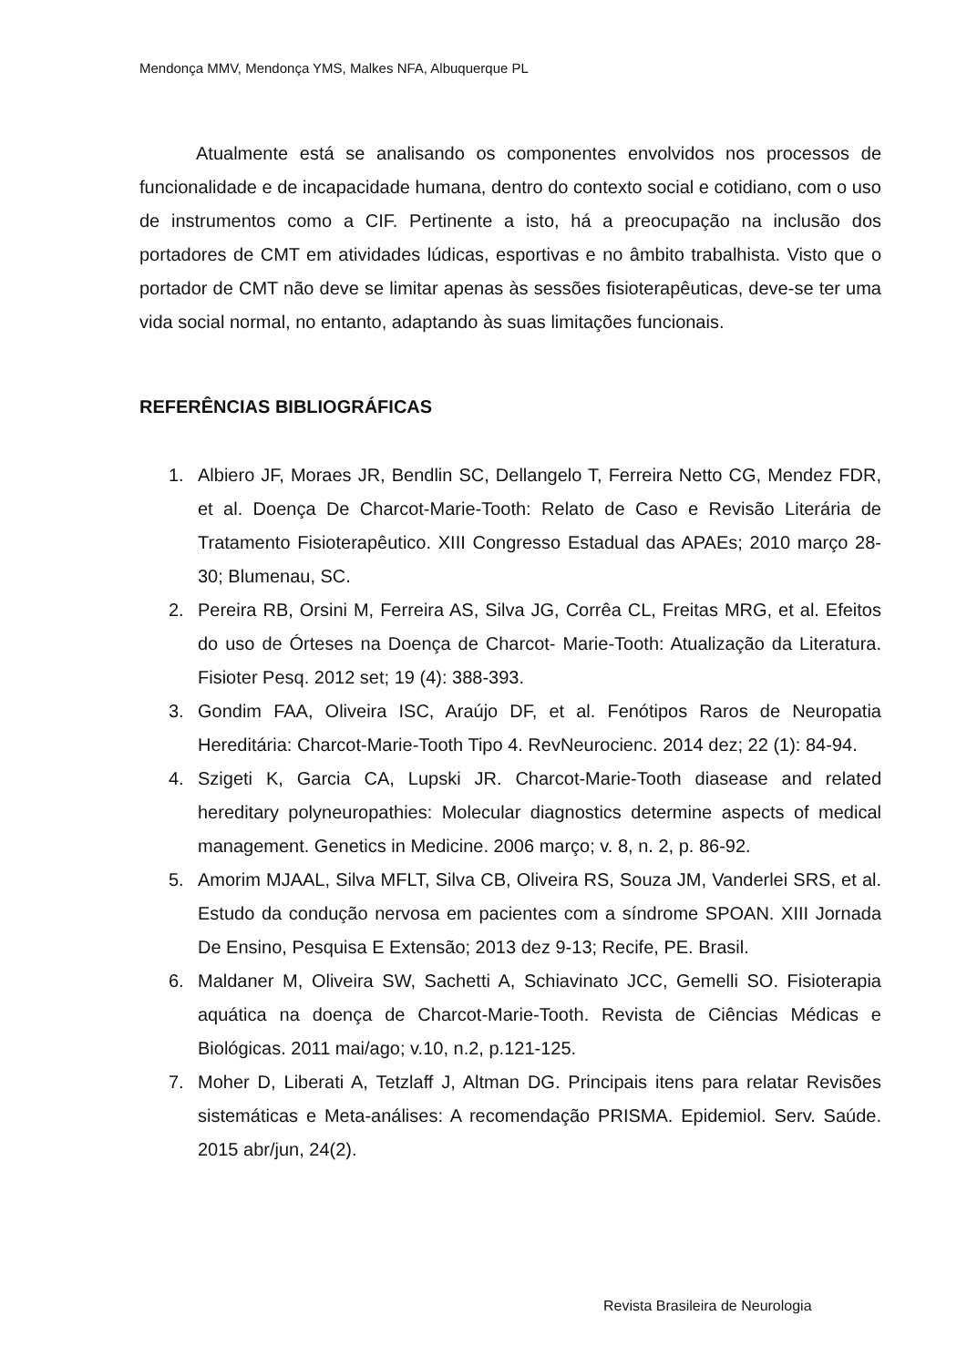Mendonça MMV, Mendonça YMS, Malkes NFA, Albuquerque PL
Atualmente está se analisando os componentes envolvidos nos processos de funcionalidade e de incapacidade humana, dentro do contexto social e cotidiano, com o uso de instrumentos como a CIF. Pertinente a isto, há a preocupação na inclusão dos portadores de CMT em atividades lúdicas, esportivas e no âmbito trabalhista. Visto que o portador de CMT não deve se limitar apenas às sessões fisioterapêuticas, deve-se ter uma vida social normal, no entanto, adaptando às suas limitações funcionais.
REFERÊNCIAS BIBLIOGRÁFICAS
1. Albiero JF, Moraes JR, Bendlin SC, Dellangelo T, Ferreira Netto CG, Mendez FDR, et al. Doença De Charcot-Marie-Tooth: Relato de Caso e Revisão Literária de Tratamento Fisioterapêutico. XIII Congresso Estadual das APAEs; 2010 março 28-30; Blumenau, SC.
2. Pereira RB, Orsini M, Ferreira AS, Silva JG, Corrêa CL, Freitas MRG, et al. Efeitos do uso de Órteses na Doença de Charcot- Marie-Tooth: Atualização da Literatura. Fisioter Pesq. 2012 set; 19 (4): 388-393.
3. Gondim FAA, Oliveira ISC, Araújo DF, et al. Fenótipos Raros de Neuropatia Hereditária: Charcot-Marie-Tooth Tipo 4. RevNeurocienc. 2014 dez; 22 (1): 84-94.
4. Szigeti K, Garcia CA, Lupski JR. Charcot-Marie-Tooth diasease and related hereditary polyneuropathies: Molecular diagnostics determine aspects of medical management. Genetics in Medicine. 2006 março; v. 8, n. 2, p. 86-92.
5. Amorim MJAAL, Silva MFLT, Silva CB, Oliveira RS, Souza JM, Vanderlei SRS, et al. Estudo da condução nervosa em pacientes com a síndrome SPOAN. XIII Jornada De Ensino, Pesquisa E Extensão; 2013 dez 9-13; Recife, PE. Brasil.
6. Maldaner M, Oliveira SW, Sachetti A, Schiavinato JCC, Gemelli SO. Fisioterapia aquática na doença de Charcot-Marie-Tooth. Revista de Ciências Médicas e Biológicas. 2011 mai/ago; v.10, n.2, p.121-125.
7. Moher D, Liberati A, Tetzlaff J, Altman DG. Principais itens para relatar Revisões sistemáticas e Meta-análises: A recomendação PRISMA. Epidemiol. Serv. Saúde. 2015 abr/jun, 24(2).
Revista Brasileira de Neurologia